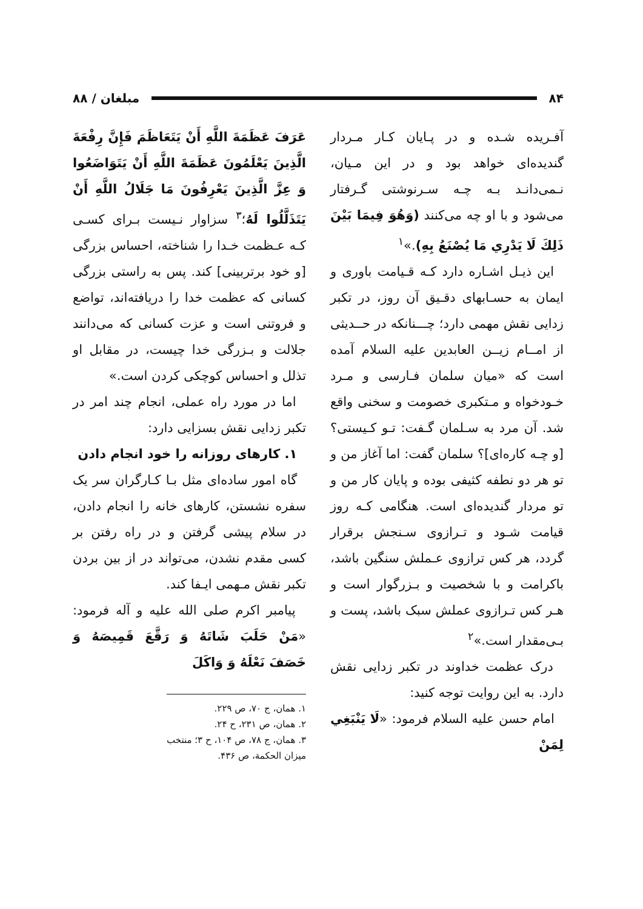۸۴ مبلغان / ۸۸
آفـریده شـده و در پـایان کـار مـردار گندیده‌ای خواهد بود و در این مـیان، نـمی‌دانـد بـه چـه سـرنوشتی گـرفتار می‌شود و با او چه می‌کنند (وَهُوَ فِيمَا بَيْنَ ذَلِكَ لَا يَدْرِي مَا يُصْنَعُ بِهِ).»<sup>۱</sup>
این ذیـل اشـاره دارد کـه قـیامت باوری و ایمان به حسـابهای دقـیق آن روز، در تکبر زدایی نقش مهمی دارد؛ چـــنانکه در حــدیثی از امــام زیــن العابدین علیه السلام آمده است که «میان سلمان فـارسی و مـرد خـودخواه و مـتکبری خصومت و سخنی واقع شد. آن مرد به سـلمان گـفت: تـو کـیستی؟ [و چـه کاره‌ای]؟ سلمان گفت: اما آغاز من و تو هر دو نطفه کثیفی بوده و پایان کار من و تو مردار گندیده‌ای است. هنگامی کـه روز قیامت شـود و تـرازوی سـنجش برقرار گردد، هر کس ترازوی عـملش سنگین باشد، باکرامت و با شخصیت و بـزرگوار است و هـر کس تـرازوی عملش سبک باشد، پست و بـی‌مقدار است.»<sup>۲</sup>
درک عظمت خداوند در تکبر زدایی نقش دارد. به این روایت توجه کنید:
امام حسن علیه السلام فرمود: «لَا يَنْبَغِي لِمَنْ
عَرَفَ عَظَمَةَ اللَّهِ أَنْ يَتَعَاظَمَ فَإِنَّ رِفْعَةَ الَّذِينَ يَعْلَمُونَ عَظَمَةَ اللَّهِ أَنْ يَتَوَاضَعُوا وَ عِزَّ الَّذِينَ يَعْرِفُونَ مَا جَلَالُ اللَّهِ أَنْ يَتَذَلَّلُوا لَهُ؛<sup>۳</sup> سزاوار نـیست بـرای کسـی کـه عـظمت خـدا را شناخته، احساس بزرگی [و خود برتربینی] کند. پس به راستی بزرگی کسانی که عظمت خدا را دریافته‌اند، تواضع و فروتنی است و عزت کسانی که می‌دانند جلالت و بـزرگی خدا چیست، در مقابل او تذلل و احساس کوچکی کردن است.»
اما در مورد راه عملی، انجام چند امر در تکبر زدایی نقش بسزایی دارد:
۱. کارهای روزانه را خود انجام دادن
گاه امور ساده‌ای مثل بـا کـارگران سر یک سفره نشستن، کارهای خانه را انجام دادن، در سلام پیشی گرفتن و در راه رفتن بر کسی مقدم نشدن، می‌تواند در از بین بردن تکبر نقش مـهمی ایـفا کند.
پیامبر اکرم صلی الله علیه و آله فرمود: «مَنْ حَلَبَ شَاتَهُ وَ رَقَّعَ قَمِيصَهُ وَ خَصَفَ نَعْلَهُ وَ وَاكَلَ
۱. همان، ج ۷۰، ص ۲۲۹.
۲. همان، ص ۲۳۱، ح ۲۴.
۳. همان، ج ۷۸، ص ۱۰۴، ح ۳؛ منتخب میزان الحکمة، ص ۴۳۶.